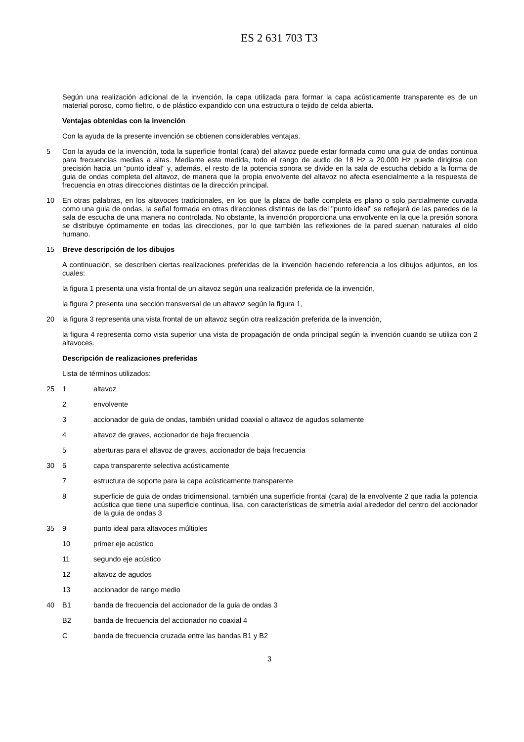ES 2 631 703 T3
Según una realización adicional de la invención, la capa utilizada para formar la capa acústicamente transparente es de un material poroso, como fieltro, o de plástico expandido con una estructura o tejido de celda abierta.
Ventajas obtenidas con la invención
Con la ayuda de la presente invención se obtienen considerables ventajas.
5 Con la ayuda de la invención, toda la superficie frontal (cara) del altavoz puede estar formada como una guia de ondas continua para frecuencias medias a altas. Mediante esta medida, todo el rango de audio de 18 Hz a 20.000 Hz puede dirigirse con precisión hacia un "punto ideal" y, además, el resto de la potencia sonora se divide en la sala de escucha debido a la forma de guia de ondas completa del altavoz, de manera que la propia envolvente del altavoz no afecta esencialmente a la respuesta de frecuencia en otras direcciones distintas de la dirección principal.
10 En otras palabras, en los altavoces tradicionales, en los que la placa de bafle completa es plano o solo parcialmente curvada como una guia de ondas, la señal formada en otras direcciones distintas de las del "punto ideal" se reflejará de las paredes de la sala de escucha de una manera no controlada. No obstante, la invención proporciona una envolvente en la que la presión sonora se distribuye óptimamente en todas las direcciones, por lo que también las reflexiones de la pared suenan naturales al oído humano.
15 Breve descripción de los dibujos
A continuación, se describen ciertas realizaciones preferidas de la invención haciendo referencia a los dibujos adjuntos, en los cuales:
la figura 1 presenta una vista frontal de un altavoz según una realización preferida de la invención,
la figura 2 presenta una sección transversal de un altavoz según la figura 1,
20 la figura 3 representa una vista frontal de un altavoz según otra realización preferida de la invención,
la figura 4 representa como vista superior una vista de propagación de onda principal según la invención cuando se utiliza con 2 altavoces.
Descripción de realizaciones preferidas
Lista de términos utilizados:
25 1 altavoz
2 envolvente
3 accionador de guia de ondas, también unidad coaxial o altavoz de agudos solamente
4 altavoz de graves, accionador de baja frecuencia
5 aberturas para el altavoz de graves, accionador de baja frecuencia
30 6 capa transparente selectiva acústicamente
7 estructura de soporte para la capa acústicamente transparente
8 superficie de guia de ondas tridimensional, también una superficie frontal (cara) de la envolvente 2 que radia la potencia acústica que tiene una superficie continua, lisa, con características de simetría axial alrededor del centro del accionador de la guia de ondas 3
35 9 punto ideal para altavoces múltiples
10 primer eje acústico
11 segundo eje acústico
12 altavoz de agudos
13 accionador de rango medio
40 B1 banda de frecuencia del accionador de la guia de ondas 3
B2 banda de frecuencia del accionador no coaxial 4
C banda de frecuencia cruzada entre las bandas B1 y B2
3